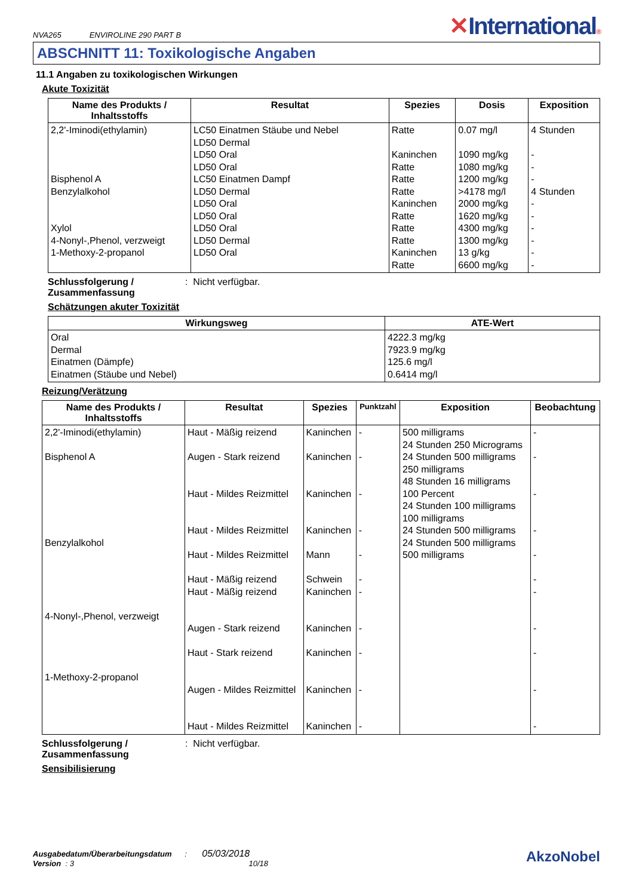NVA265 ENVIROLINE 290 PART B
✕International®
ABSCHNITT 11: Toxikologische Angaben
11.1 Angaben zu toxikologischen Wirkungen
Akute Toxizität
| Name des Produkts / Inhaltsstoffs | Resultat | Spezies | Dosis | Exposition |
| --- | --- | --- | --- | --- |
| 2,2'-Iminodi(ethylamin) Bisphenol A Benzylalkohol Xylol 4-Nonyl-,Phenol, verzweigt 1-Methoxy-2-propanol | LC50 Einatmen Stäube und Nebel LD50 Dermal LD50 Oral LD50 Oral LC50 Einatmen Dampf LD50 Dermal LD50 Oral LD50 Oral LD50 Oral LD50 Dermal LD50 Oral | Ratte Kaninchen Ratte Ratte Ratte Kaninchen Ratte Ratte Ratte Kaninchen Ratte | 0.07 mg/l 1090 mg/kg 1080 mg/kg 1200 mg/kg >4178 mg/l 2000 mg/kg 1620 mg/kg 4300 mg/kg 1300 mg/kg 13 g/kg 6600 mg/kg | 4 Stunden - - - 4 Stunden - - - - - - |
Schlussfolgerung / Zusammenfassung: Nicht verfügbar.
Schätzungen akuter Toxizität
| Wirkungsweg | ATE-Wert |
| --- | --- |
| Oral Dermal Einatmen (Dämpfe) Einatmen (Stäube und Nebel) | 4222.3 mg/kg 7923.9 mg/kg 125.6 mg/l 0.6414 mg/l |
Reizung/Verätzung
| Name des Produkts / Inhaltsstoffs | Resultat | Spezies | Punktzahl | Exposition | Beobachtung |
| --- | --- | --- | --- | --- | --- |
| 2,2'-Iminodi(ethylamin) Bisphenol A Benzylalkohol 4-Nonyl-,Phenol, verzweigt 1-Methoxy-2-propanol | Haut - Mäßig reizend Augen - Stark reizend Haut - Mildes Reizmittel Haut - Mildes Reizmittel Haut - Mildes Reizmittel Haut - Mäßig reizend Haut - Mäßig reizend Augen - Stark reizend Haut - Stark reizend Augen - Mildes Reizmittel Haut - Mildes Reizmittel | Kaninchen Kaninchen Kaninchen Kaninchen Mann Schwein Kaninchen Kaninchen Kaninchen Kaninchen Kaninchen | - - - - - - - - - - - | 500 milligrams 24 Stunden 250 Micrograms 24 Stunden 500 milligrams 250 milligrams 48 Stunden 16 milligrams 100 Percent 24 Stunden 100 milligrams 100 milligrams 24 Stunden 500 milligrams 24 Stunden 500 milligrams 500 milligrams | - - - - - - - - - - - |
Schlussfolgerung / Zusammenfassung: Nicht verfügbar.
Sensibilisierung
Ausgabedatum/Überarbeitungsdatum : 05/03/2018
Version : 3 10/18
AkzoNobel